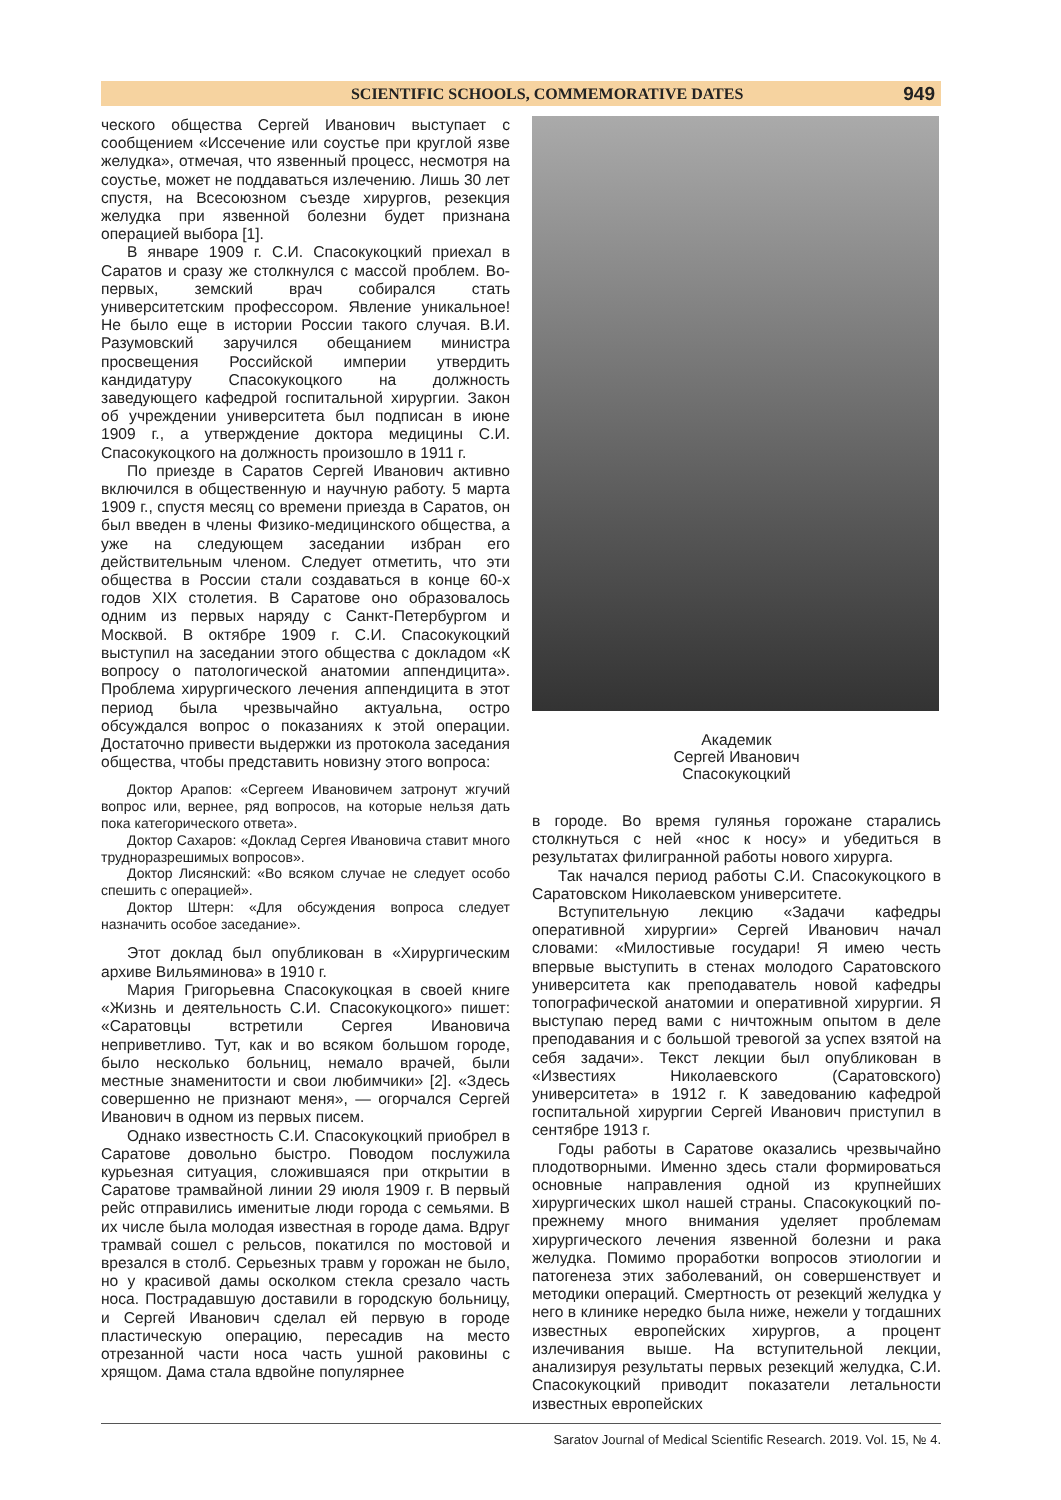SCIENTIFIC SCHOOLS, COMMEMORATIVE DATES 949
ческого общества Сергей Иванович выступает с сообщением «Иссечение или соустье при круглой язве желудка», отмечая, что язвенный процесс, несмотря на соустье, может не поддаваться излечению. Лишь 30 лет спустя, на Всесоюзном съезде хирургов, резекция желудка при язвенной болезни будет признана операцией выбора [1].
В январе 1909 г. С.И. Спасокукоцкий приехал в Саратов и сразу же столкнулся с массой проблем. Во-первых, земский врач собирался стать университетским профессором. Явление уникальное! Не было еще в истории России такого случая. В.И. Разумовский заручился обещанием министра просвещения Российской империи утвердить кандидатуру Спасокукоцкого на должность заведующего кафедрой госпитальной хирургии. Закон об учреждении университета был подписан в июне 1909 г., а утверждение доктора медицины С.И. Спасокукоцкого на должность произошло в 1911 г.
По приезде в Саратов Сергей Иванович активно включился в общественную и научную работу. 5 марта 1909 г., спустя месяц со времени приезда в Саратов, он был введен в члены Физико-медицинского общества, а уже на следующем заседании избран его действительным членом. Следует отметить, что эти общества в России стали создаваться в конце 60-х годов XIX столетия. В Саратове оно образовалось одним из первых наряду с Санкт-Петербургом и Москвой. В октябре 1909 г. С.И. Спасокукоцкий выступил на заседании этого общества с докладом «К вопросу о патологической анатомии аппендицита». Проблема хирургического лечения аппендицита в этот период была чрезвычайно актуальна, остро обсуждался вопрос о показаниях к этой операции. Достаточно привести выдержки из протокола заседания общества, чтобы представить новизну этого вопроса:
Доктор Арапов: «Сергеем Ивановичем затронут жгучий вопрос или, вернее, ряд вопросов, на которые нельзя дать пока категорического ответа».
Доктор Сахаров: «Доклад Сергея Ивановича ставит много трудноразрешимых вопросов».
Доктор Лисянский: «Во всяком случае не следует особо спешить с операцией».
Доктор Штерн: «Для обсуждения вопроса следует назначить особое заседание».
Этот доклад был опубликован в «Хирургическим архиве Вильяминова» в 1910 г.
Мария Григорьевна Спасокукоцкая в своей книге «Жизнь и деятельность С.И. Спасокукоцкого» пишет: «Саратовцы встретили Сергея Ивановича неприветливо. Тут, как и во всяком большом городе, было несколько больниц, немало врачей, были местные знаменитости и свои любимчики» [2]. «Здесь совершенно не признают меня», — огорчался Сергей Иванович в одном из первых писем.
Однако известность С.И. Спасокукоцкий приобрел в Саратове довольно быстро. Поводом послужила курьезная ситуация, сложившаяся при открытии в Саратове трамвайной линии 29 июля 1909 г. В первый рейс отправились именитые люди города с семьями. В их числе была молодая известная в городе дама. Вдруг трамвай сошел с рельсов, покатился по мостовой и врезался в столб. Серьезных травм у горожан не было, но у красивой дамы осколком стекла срезало часть носа. Пострадавшую доставили в городскую больницу, и Сергей Иванович сделал ей первую в городе пластическую операцию, пересадив на место отрезанной части носа часть ушной раковины с хрящом. Дама стала вдвойне популярнее
Академик
Сергей Иванович
Спасокукоцкий
в городе. Во время гулянья горожане старались столкнуться с ней «нос к носу» и убедиться в результатах филигранной работы нового хирурга.
Так начался период работы С.И. Спасокукоцкого в Саратовском Николаевском университете.
Вступительную лекцию «Задачи кафедры оперативной хирургии» Сергей Иванович начал словами: «Милостивые государи! Я имею честь впервые выступить в стенах молодого Саратовского университета как преподаватель новой кафедры топографической анатомии и оперативной хирургии. Я выступаю перед вами с ничтожным опытом в деле преподавания и с большой тревогой за успех взятой на себя задачи». Текст лекции был опубликован в «Известиях Николаевского (Саратовского) университета» в 1912 г. К заведованию кафедрой госпитальной хирургии Сергей Иванович приступил в сентябре 1913 г.
Годы работы в Саратове оказались чрезвычайно плодотворными. Именно здесь стали формироваться основные направления одной из крупнейших хирургических школ нашей страны. Спасокукоцкий по-прежнему много внимания уделяет проблемам хирургического лечения язвенной болезни и рака желудка. Помимо проработки вопросов этиологии и патогенеза этих заболеваний, он совершенствует и методики операций. Смертность от резекций желудка у него в клинике нередко была ниже, нежели у тогдашних известных европейских хирургов, а процент излечивания выше. На вступительной лекции, анализируя результаты первых резекций желудка, С.И. Спасокукоцкий приводит показатели летальности известных европейских
Saratov Journal of Medical Scientific Research. 2019. Vol. 15, № 4.